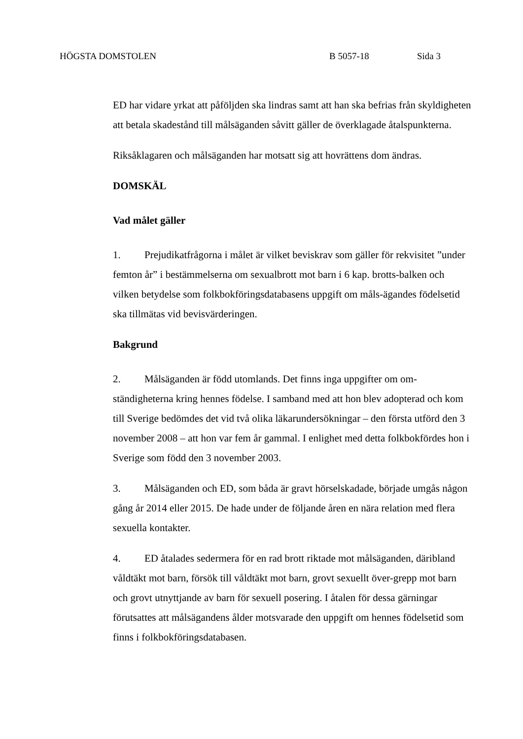HÖGSTA DOMSTOLEN B 5057-18 Sida 3
ED har vidare yrkat att påföljden ska lindras samt att han ska befrias från skyldigheten att betala skadestånd till målsäganden såvitt gäller de överklagade åtalspunkterna.
Riksåklagaren och målsäganden har motsatt sig att hovrättens dom ändras.
DOMSKÄL
Vad målet gäller
1. Prejudikatfrågorna i målet är vilket beviskrav som gäller för rekvisitet ”under femton år” i bestämmelserna om sexualbrott mot barn i 6 kap. brotts-balken och vilken betydelse som folkbokföringsdatabasens uppgift om måls-ägandes födelsetid ska tillmätas vid bevisvärderingen.
Bakgrund
2. Målsäganden är född utomlands. Det finns inga uppgifter om om-ständigheterna kring hennes födelse. I samband med att hon blev adopterad och kom till Sverige bedömdes det vid två olika läkarundersökningar – den första utförd den 3 november 2008 – att hon var fem år gammal. I enlighet med detta folkbokfördes hon i Sverige som född den 3 november 2003.
3. Målsäganden och ED, som båda är gravt hörselskadade, började umgås någon gång år 2014 eller 2015. De hade under de följande åren en nära relation med flera sexuella kontakter.
4. ED åtalades sedermera för en rad brott riktade mot målsäganden, däribland våldtäkt mot barn, försök till våldtäkt mot barn, grovt sexuellt över-grepp mot barn och grovt utnyttjande av barn för sexuell posering. I åtalen för dessa gärningar förutsattes att målsägandens ålder motsvarade den uppgift om hennes födelsetid som finns i folkbokföringsdatabasen.